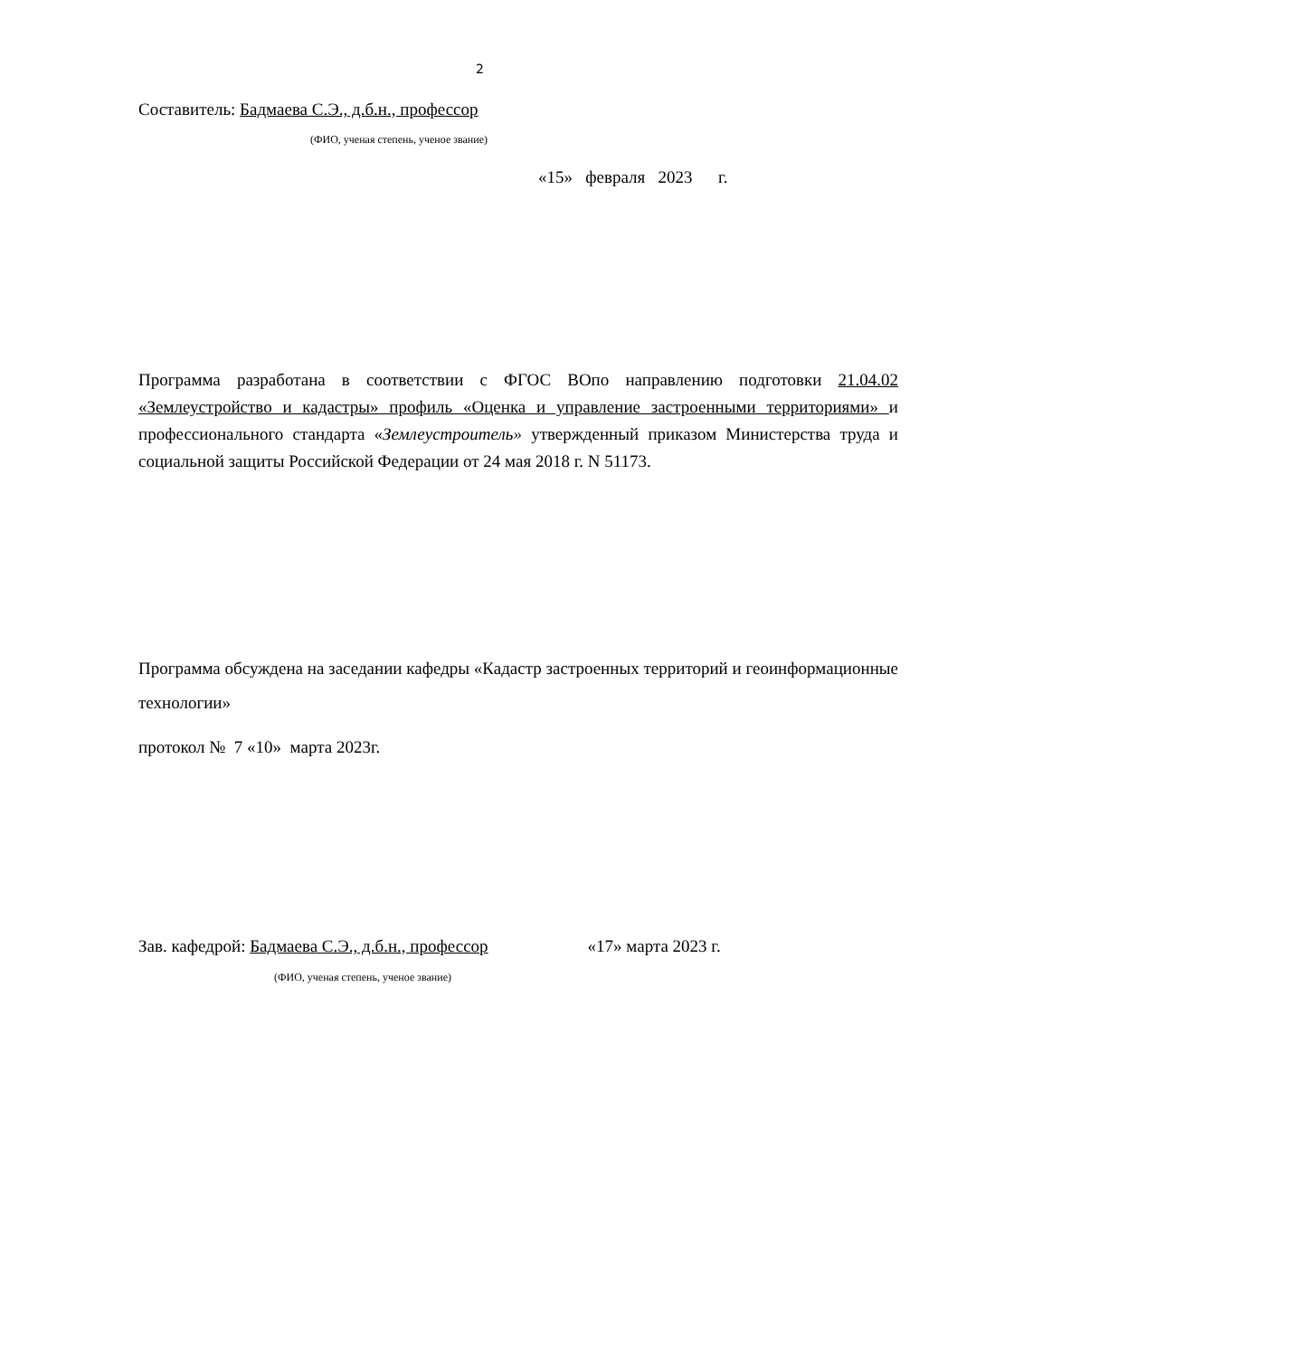2
Составитель: Бадмаева С.Э., д.б.н., профессор
(ФИО, ученая степень, ученое звание)
«15» февраля 2023 г.
Программа разработана в соответствии с ФГОС ВОпо направлению подготовки 21.04.02 «Землеустройство и кадастры» профиль «Оценка и управление застроенными территориями» и профессионального стандарта «Землеустроитель» утвержденный приказом Министерства труда и социальной защиты Российской Федерации от 24 мая 2018 г. N 51173.
Программа обсуждена на заседании кафедры «Кадастр застроенных территорий и геоинформационные технологии»
протокол № 7 «10» марта 2023г.
Зав. кафедрой: Бадмаева С.Э., д.б.н., профессор «17» марта 2023 г.
(ФИО, ученая степень, ученое звание)